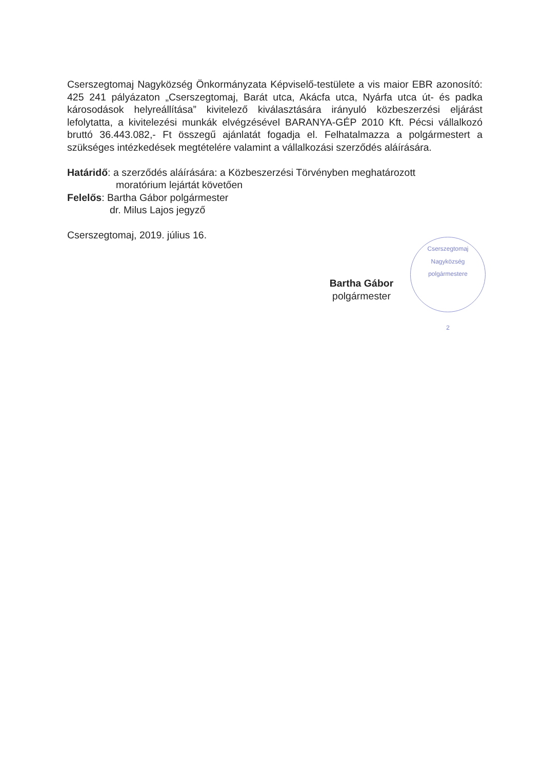Cserszegtomaj Nagyközség Önkormányzata Képviselő-testülete a vis maior EBR azonosító: 425 241 pályázaton „Cserszegtomaj, Barát utca, Akácfa utca, Nyárfa utca út- és padka károsodások helyreállítása” kivitelező kiválasztására irányuló közbeszerzési eljárást lefolytatta, a kivitelezési munkák elvégzésével BARANYA-GÉP 2010 Kft. Pécsi vállalkozó bruttó 36.443.082,- Ft összegű ajánlatát fogadja el. Felhatalmazza a polgármestert a szükséges intézkedések megtételére valamint a vállalkozási szerződés aláírására.
Határidő: a szerződés aláírására: a Közbeszerzési Törvényben meghatározott
moratórium lejártát követően
Felelős: Bartha Gábor polgármester
dr. Milus Lajos jegyző
Cserszegtomaj, 2019. július 16.
Bartha Gábor
polgármester
Cserszegtomaj Nagyközség polgármestere
2